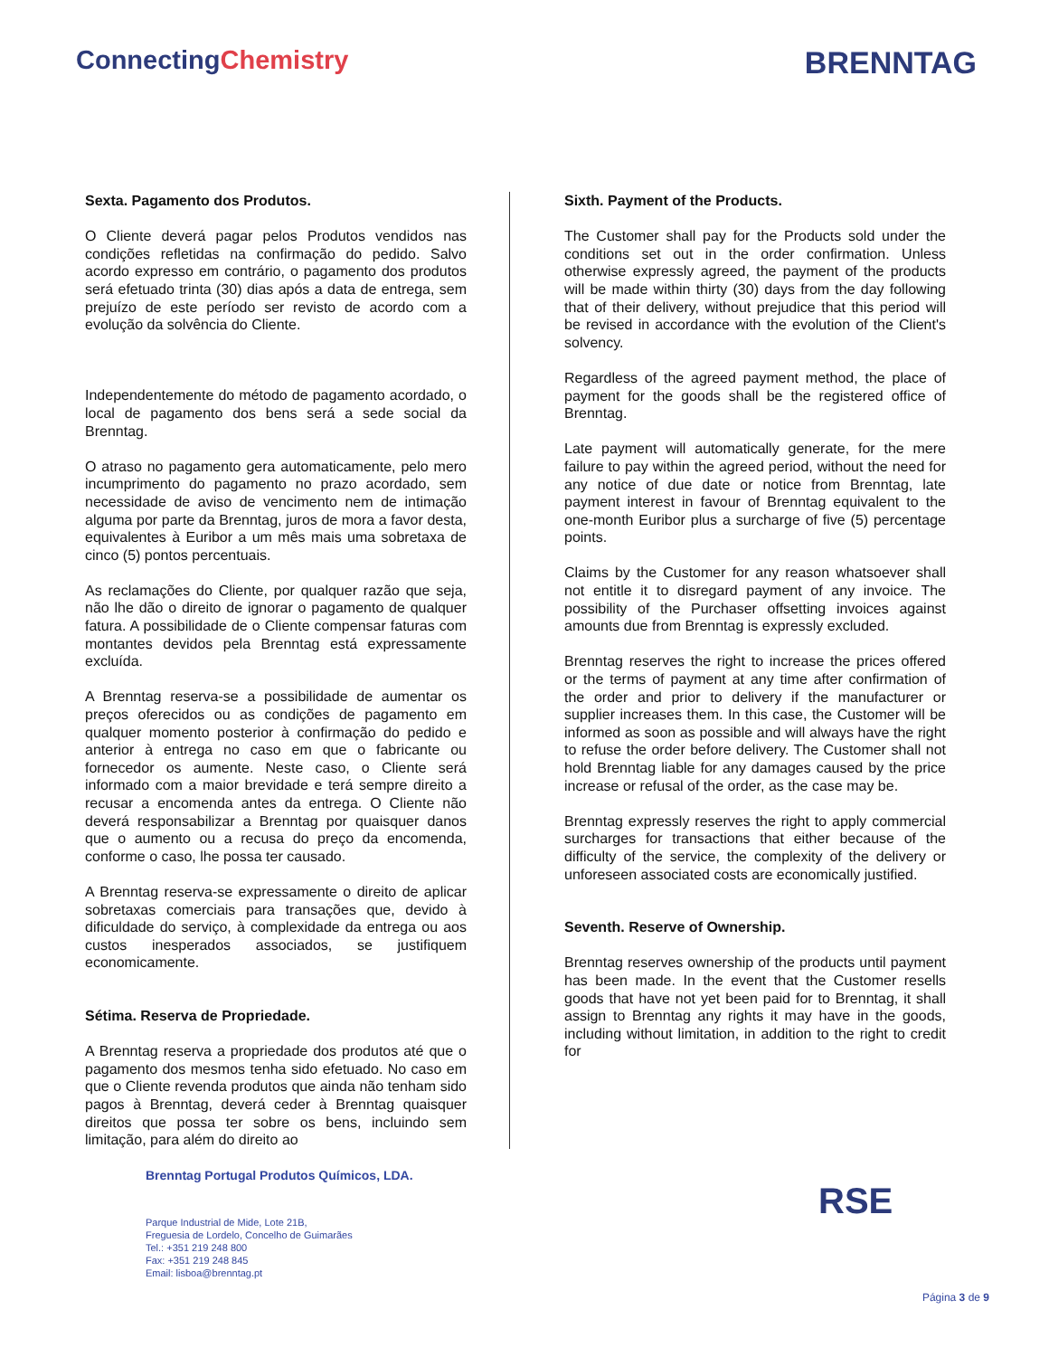ConnectingChemistry
BRENNTAG
Sexta. Pagamento dos Produtos.
O Cliente deverá pagar pelos Produtos vendidos nas condições refletidas na confirmação do pedido. Salvo acordo expresso em contrário, o pagamento dos produtos será efetuado trinta (30) dias após a data de entrega, sem prejuízo de este período ser revisto de acordo com a evolução da solvência do Cliente.
Independentemente do método de pagamento acordado, o local de pagamento dos bens será a sede social da Brenntag.
O atraso no pagamento gera automaticamente, pelo mero incumprimento do pagamento no prazo acordado, sem necessidade de aviso de vencimento nem de intimação alguma por parte da Brenntag, juros de mora a favor desta, equivalentes à Euribor a um mês mais uma sobretaxa de cinco (5) pontos percentuais.
As reclamações do Cliente, por qualquer razão que seja, não lhe dão o direito de ignorar o pagamento de qualquer fatura. A possibilidade de o Cliente compensar faturas com montantes devidos pela Brenntag está expressamente excluída.
A Brenntag reserva-se a possibilidade de aumentar os preços oferecidos ou as condições de pagamento em qualquer momento posterior à confirmação do pedido e anterior à entrega no caso em que o fabricante ou fornecedor os aumente. Neste caso, o Cliente será informado com a maior brevidade e terá sempre direito a recusar a encomenda antes da entrega. O Cliente não deverá responsabilizar a Brenntag por quaisquer danos que o aumento ou a recusa do preço da encomenda, conforme o caso, lhe possa ter causado.
A Brenntag reserva-se expressamente o direito de aplicar sobretaxas comerciais para transações que, devido à dificuldade do serviço, à complexidade da entrega ou aos custos inesperados associados, se justifiquem economicamente.
Sétima. Reserva de Propriedade.
A Brenntag reserva a propriedade dos produtos até que o pagamento dos mesmos tenha sido efetuado. No caso em que o Cliente revenda produtos que ainda não tenham sido pagos à Brenntag, deverá ceder à Brenntag quaisquer direitos que possa ter sobre os bens, incluindo sem limitação, para além do direito ao
Sixth. Payment of the Products.
The Customer shall pay for the Products sold under the conditions set out in the order confirmation. Unless otherwise expressly agreed, the payment of the products will be made within thirty (30) days from the day following that of their delivery, without prejudice that this period will be revised in accordance with the evolution of the Client's solvency.
Regardless of the agreed payment method, the place of payment for the goods shall be the registered office of Brenntag.
Late payment will automatically generate, for the mere failure to pay within the agreed period, without the need for any notice of due date or notice from Brenntag, late payment interest in favour of Brenntag equivalent to the one-month Euribor plus a surcharge of five (5) percentage points.
Claims by the Customer for any reason whatsoever shall not entitle it to disregard payment of any invoice. The possibility of the Purchaser offsetting invoices against amounts due from Brenntag is expressly excluded.
Brenntag reserves the right to increase the prices offered or the terms of payment at any time after confirmation of the order and prior to delivery if the manufacturer or supplier increases them. In this case, the Customer will be informed as soon as possible and will always have the right to refuse the order before delivery. The Customer shall not hold Brenntag liable for any damages caused by the price increase or refusal of the order, as the case may be.
Brenntag expressly reserves the right to apply commercial surcharges for transactions that either because of the difficulty of the service, the complexity of the delivery or unforeseen associated costs are economically justified.
Seventh. Reserve of Ownership.
Brenntag reserves ownership of the products until payment has been made. In the event that the Customer resells goods that have not yet been paid for to Brenntag, it shall assign to Brenntag any rights it may have in the goods, including without limitation, in addition to the right to credit for
Brenntag Portugal Produtos Químicos, LDA.
Parque Industrial de Mide, Lote 21B,
Freguesia de Lordelo, Concelho de Guimarães
Tel.: +351 219 248 800
Fax: +351 219 248 845
Email: lisboa@brenntag.pt
RSE
Página 3 de 9